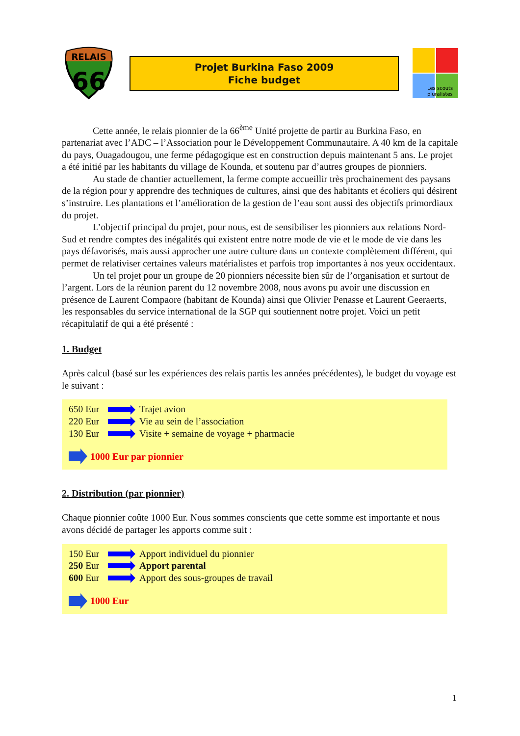RELAIS
66
Projet Burkina Faso 2009
Fiche budget
Les scouts
pluralistes
Cette année, le relais pionnier de la 66<sup>ème</sup> Unité projette de partir au Burkina Faso, en partenariat avec l’ADC – l’Association pour le Développement Communautaire. A 40 km de la capitale du pays, Ouagadougou, une ferme pédagogique est en construction depuis maintenant 5 ans. Le projet a été initié par les habitants du village de Kounda, et soutenu par d’autres groupes de pionniers.
Au stade de chantier actuellement, la ferme compte accueillir très prochainement des paysans de la région pour y apprendre des techniques de cultures, ainsi que des habitants et écoliers qui désirent s’instruire. Les plantations et l’amélioration de la gestion de l’eau sont aussi des objectifs primordiaux du projet.
L’objectif principal du projet, pour nous, est de sensibiliser les pionniers aux relations Nord-Sud et rendre comptes des inégalités qui existent entre notre mode de vie et le mode de vie dans les pays défavorisés, mais aussi approcher une autre culture dans un contexte complètement différent, qui permet de relativiser certaines valeurs matérialistes et parfois trop importantes à nos yeux occidentaux.
Un tel projet pour un groupe de 20 pionniers nécessite bien sûr de l’organisation et surtout de l’argent. Lors de la réunion parent du 12 novembre 2008, nous avons pu avoir une discussion en présence de Laurent Compaore (habitant de Kounda) ainsi que Olivier Penasse et Laurent Geeraerts, les responsables du service international de la SGP qui soutiennent notre projet. Voici un petit récapitulatif de qui a été présenté :
1. Budget
Après calcul (basé sur les expériences des relais partis les années précédentes), le budget du voyage est le suivant :
650 Eur Trajet avion
220 Eur Vie au sein de l’association
130 Eur Visite + semaine de voyage + pharmacie
1000 Eur par pionnier
2. Distribution (par pionnier)
Chaque pionnier coûte 1000 Eur. Nous sommes conscients que cette somme est importante et nous avons décidé de partager les apports comme suit :
150 Eur Apport individuel du pionnier
250 Eur Apport parental
600 Eur Apport des sous-groupes de travail
1000 Eur
1